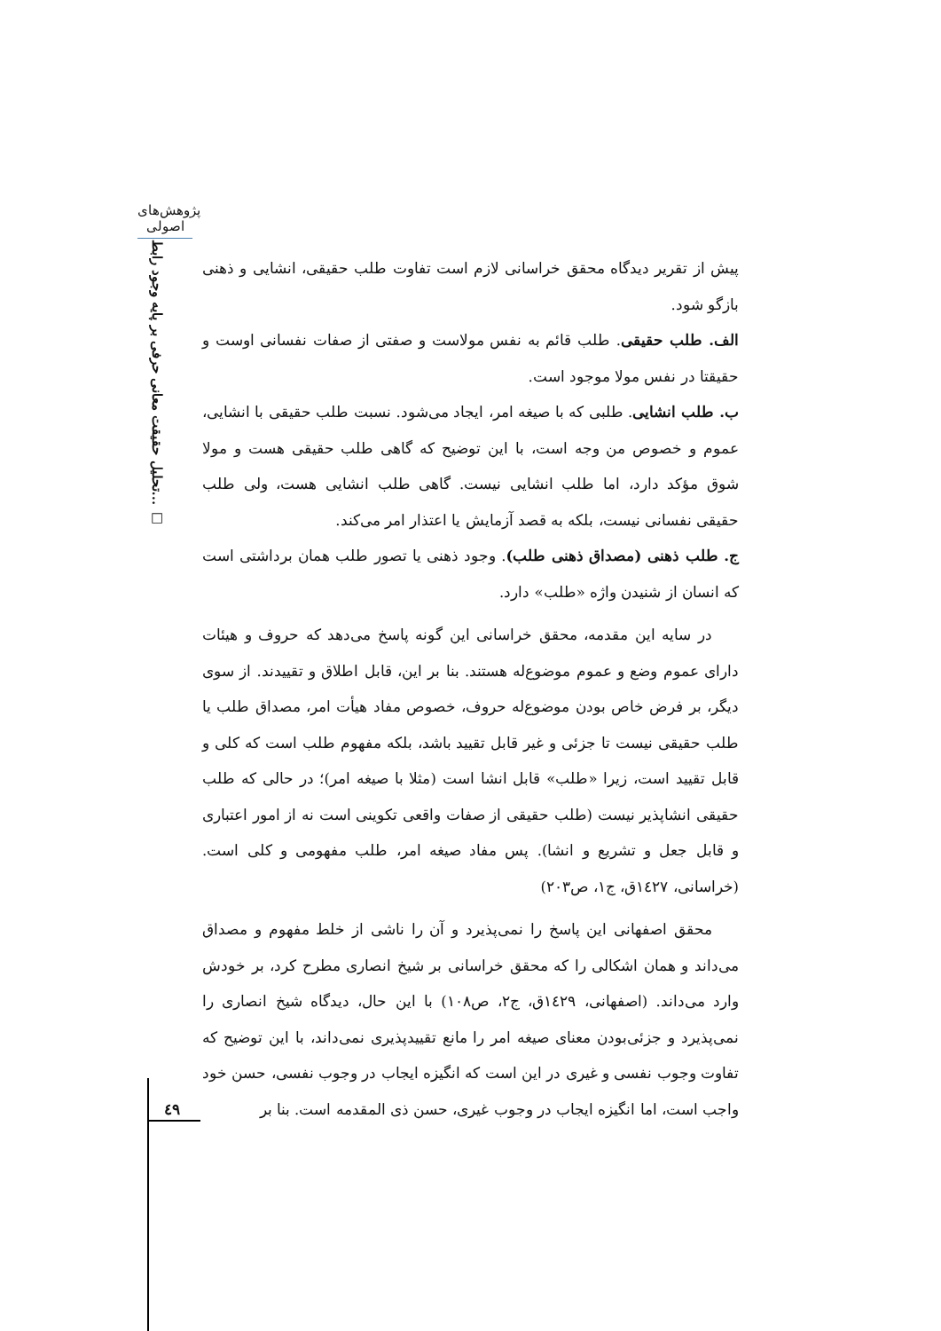پژوهش‌های اصولی
تحلیل حقیقت معانی حرفی بر پایه وجود رابط... □
پیش از تقریر دیدگاه محقق خراسانی لازم است تفاوت طلب حقیقی، انشایی و ذهنی بازگو شود.
الف. طلب حقیقی. طلب قائم به نفس مولاست و صفتی از صفات نفسانی اوست و حقیقتا در نفس مولا موجود است.
ب. طلب انشایی. طلبی که با صیغه امر، ایجاد می‌شود. نسبت طلب حقیقی با انشایی، عموم و خصوص من وجه است، با این توضیح که گاهی طلب حقیقی هست و مولا شوق مؤکد دارد، اما طلب انشایی نیست. گاهی طلب انشایی هست، ولی طلب حقیقی نفسانی نیست، بلکه به قصد آزمایش یا اعتذار امر می‌کند.
ج. طلب ذهنی (مصداق ذهنی طلب). وجود ذهنی یا تصور طلب همان برداشتی است که انسان از شنیدن واژه «طلب» دارد.
در سایه این مقدمه، محقق خراسانی این گونه پاسخ می‌دهد که حروف و هیئات دارای عموم وضع و عموم موضوع‌له هستند. بنا بر این، قابل اطلاق و تقییدند. از سوی دیگر، بر فرض خاص بودن موضوع‌له حروف، خصوص مفاد هیأت امر، مصداق طلب یا طلب حقیقی نیست تا جزئی و غیر قابل تقیید باشد، بلکه مفهوم طلب است که کلی و قابل تقیید است، زیرا «طلب» قابل انشا است (مثلا با صیغه امر)؛ در حالی که طلب حقیقی انشاپذیر نیست (طلب حقیقی از صفات واقعی تکوینی است نه از امور اعتباری و قابل جعل و تشریع و انشا). پس مفاد صیغه امر، طلب مفهومی و کلی است. (خراسانی، ١٤٢٧ق، ج١، ص٢٠٣)
محقق اصفهانی این پاسخ را نمی‌پذیرد و آن را ناشی از خلط مفهوم و مصداق می‌داند و همان اشکالی را که محقق خراسانی بر شیخ انصاری مطرح کرد، بر خودش وارد می‌داند. (اصفهانی، ١٤٢٩ق، ج٢، ص١٠٨) با این حال، دیدگاه شیخ انصاری را نمی‌پذیرد و جزئی‌بودن معنای صیغه امر را مانع تقییدپذیری نمی‌داند، با این توضیح که تفاوت وجوب نفسی و غیری در این است که انگیزه ایجاب در وجوب نفسی، حسن خود واجب است، اما انگیزه ایجاب در وجوب غیری، حسن ذی المقدمه است. بنا بر
٤٩